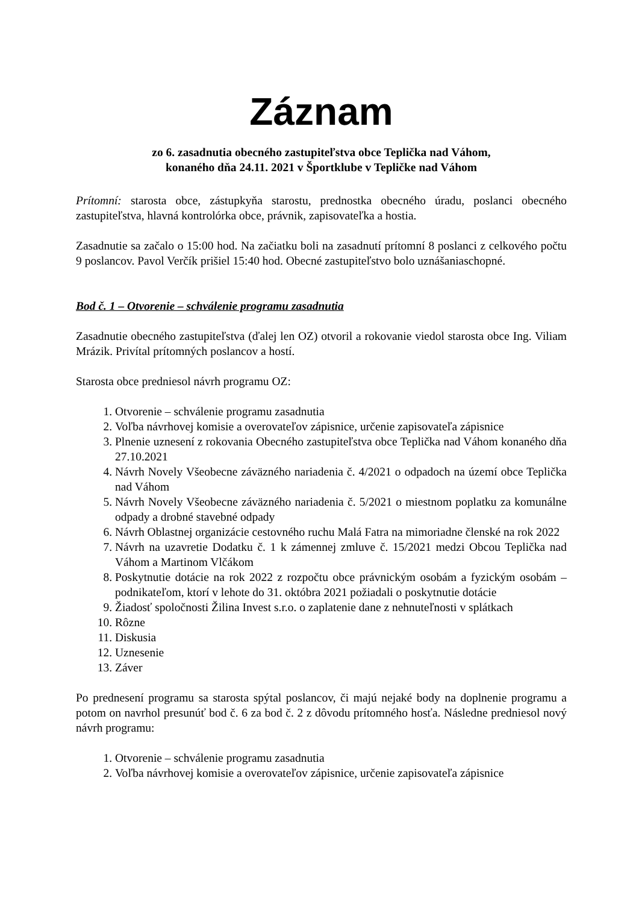Záznam
zo 6. zasadnutia obecného zastupiteľstva obce Teplička nad Váhom,
konaného dňa 24.11. 2021 v Športklube v Tepličke nad Váhom
Prítomní: starosta obce, zástupkyňa starostu, prednostka obecného úradu, poslanci obecného zastupiteľstva, hlavná kontrolórka obce, právnik, zapisovateľka a hostia.
Zasadnutie sa začalo o 15:00 hod. Na začiatku boli na zasadnutí prítomní 8 poslanci z celkového počtu 9 poslancov. Pavol Verčík prišiel 15:40 hod. Obecné zastupiteľstvo bolo uznášaniaschopné.
Bod č. 1 – Otvorenie – schválenie programu zasadnutia
Zasadnutie obecného zastupiteľstva (ďalej len OZ) otvoril a rokovanie viedol starosta obce Ing. Viliam Mrázik. Privítal prítomných poslancov a hostí.
Starosta obce predniesol návrh programu OZ:
1. Otvorenie – schválenie programu zasadnutia
2. Voľba návrhovej komisie a overovateľov zápisnice, určenie zapisovateľa zápisnice
3. Plnenie uznesení z rokovania Obecného zastupiteľstva obce Teplička nad Váhom konaného dňa 27.10.2021
4. Návrh Novely Všeobecne záväzného nariadenia č. 4/2021 o odpadoch na území obce Teplička nad Váhom
5. Návrh Novely Všeobecne záväzného nariadenia č. 5/2021 o miestnom poplatku za komunálne odpady a drobné stavebné odpady
6. Návrh Oblastnej organizácie cestovného ruchu Malá Fatra na mimoriadne členské na rok 2022
7. Návrh na uzavretie Dodatku č. 1 k zámennej zmluve č. 15/2021 medzi Obcou Teplička nad Váhom a Martinom Vlčákom
8. Poskytnutie dotácie na rok 2022 z rozpočtu obce právnickým osobám a fyzickým osobám – podnikateľom, ktorí v lehote do 31. októbra 2021 požiadali o poskytnutie dotácie
9. Žiadosť spoločnosti Žilina Invest s.r.o. o zaplatenie dane z nehnuteľnosti v splátkach
10. Rôzne
11. Diskusia
12. Uznesenie
13. Záver
Po prednesení programu sa starosta spýtal poslancov, či majú nejaké body na doplnenie programu a potom on navrhol presunúť bod č. 6 za bod č. 2 z dôvodu prítomného hosťa. Následne predniesol nový návrh programu:
1. Otvorenie – schválenie programu zasadnutia
2. Voľba návrhovej komisie a overovateľov zápisnice, určenie zapisovateľa zápisnice